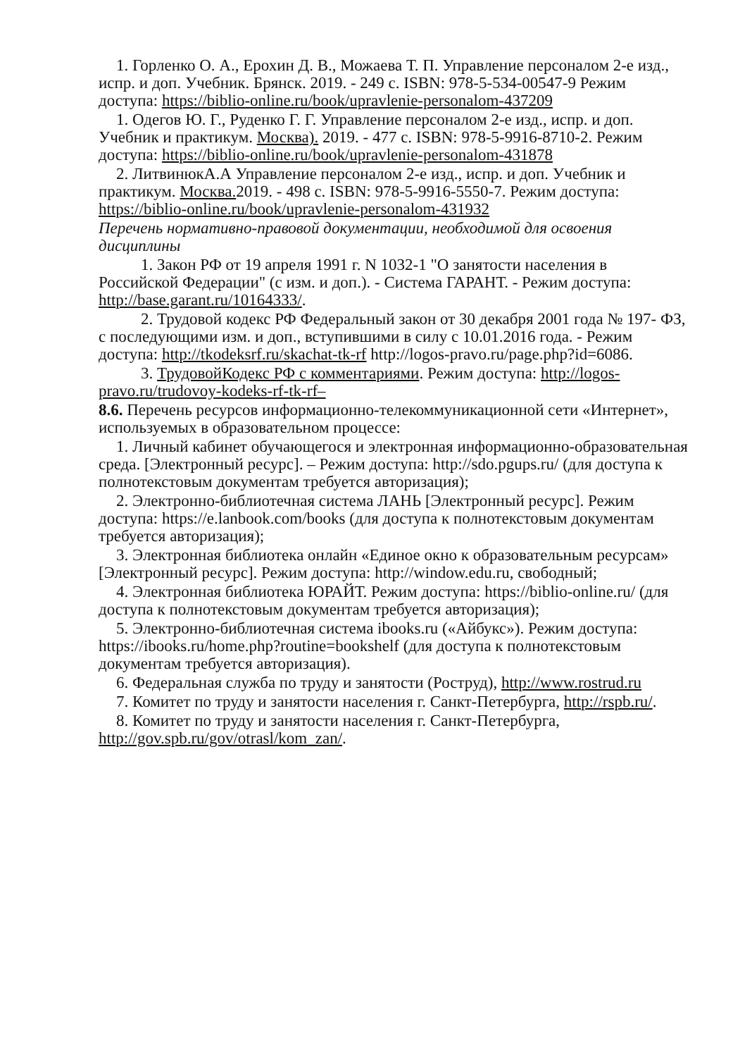1. Горленко О. А., Ерохин Д. В., Можаева Т. П. Управление персоналом 2-е изд., испр. и доп. Учебник. Брянск. 2019. - 249 с. ISBN: 978-5-534-00547-9 Режим доступа: https://biblio-online.ru/book/upravlenie-personalom-437209
1. Одегов Ю. Г., Руденко Г. Г. Управление персоналом 2-е изд., испр. и доп. Учебник и практикум. Москва). 2019. - 477 с. ISBN: 978-5-9916-8710-2. Режим доступа: https://biblio-online.ru/book/upravlenie-personalom-431878
2. ЛитвинюкА.А Управление персоналом 2-е изд., испр. и доп. Учебник и практикум. Москва. 2019. - 498 с. ISBN: 978-5-9916-5550-7. Режим доступа: https://biblio-online.ru/book/upravlenie-personalom-431932
Перечень нормативно-правовой документации, необходимой для освоения дисциплины
1. Закон РФ от 19 апреля 1991 г. N 1032-1 "О занятости населения в Российской Федерации" (с изм. и доп.). - Система ГАРАНТ. - Режим доступа: http://base.garant.ru/10164333/.
2. Трудовой кодекс РФ Федеральный закон от 30 декабря 2001 года № 197- ФЗ, с последующими изм. и доп., вступившими в силу с 10.01.2016 года. - Режим доступа: http://tkodeksrf.ru/skachat-tk-rf http://logos-pravo.ru/page.php?id=6086.
3. ТрудовойКодекс РФ с комментариями. Режим доступа: http://logos-pravo.ru/trudovoy-kodeks-rf-tk-rf–
8.6. Перечень ресурсов информационно-телекоммуникационной сети «Интернет», используемых в образовательном процессе:
1. Личный кабинет обучающегося и электронная информационно-образовательная среда. [Электронный ресурс]. – Режим доступа: http://sdo.pgups.ru/ (для доступа к полнотекстовым документам требуется авторизация);
2. Электронно-библиотечная система ЛАНЬ [Электронный ресурс]. Режим доступа: https://e.lanbook.com/books (для доступа к полнотекстовым документам требуется авторизация);
3. Электронная библиотека онлайн «Единое окно к образовательным ресурсам» [Электронный ресурс]. Режим доступа: http://window.edu.ru, свободный;
4. Электронная библиотека ЮРАЙТ. Режим доступа: https://biblio-online.ru/ (для доступа к полнотекстовым документам требуется авторизация);
5. Электронно-библиотечная система ibooks.ru («Айбукс»). Режим доступа: https://ibooks.ru/home.php?routine=bookshelf (для доступа к полнотекстовым документам требуется авторизация).
6. Федеральная служба по труду и занятости (Роструд), http://www.rostrud.ru
7. Комитет по труду и занятости населения г. Санкт-Петербурга, http://rspb.ru/.
8. Комитет по труду и занятости населения г. Санкт-Петербурга, http://gov.spb.ru/gov/otrasl/kom_zan/.